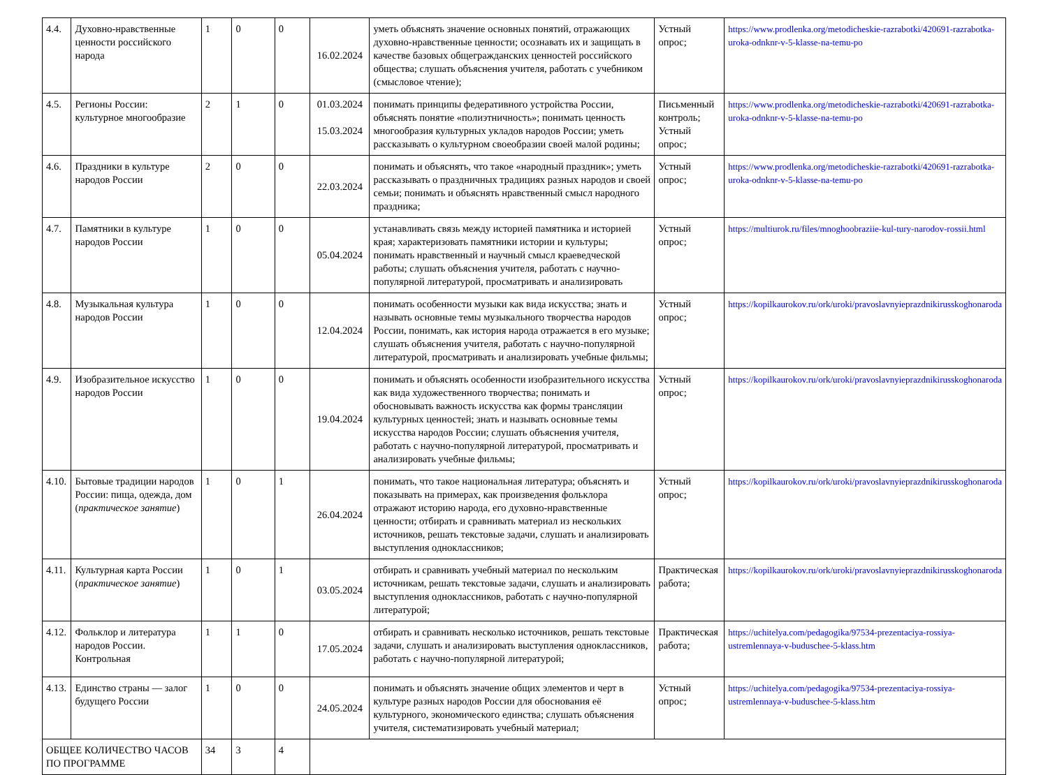| 4.4. | Духовно-нравственные ценности российского народа | 1 | 0 | 0 | 16.02.2024 | уметь объяснять значение основных понятий, отражающих духовно-нравственные ценности; осознавать их и защищать в качестве базовых общегражданских ценностей российского общества; слушать объяснения учителя, работать с учебником (смысловое чтение); | Устный опрос; | https://www.prodlenka.org/metodicheskie-razrabotki/420691-razrabotka-uroka-odnknr-v-5-klasse-na-temu-po |
| 4.5. | Регионы России: культурное многообразие | 2 | 1 | 0 | 01.03.2024 15.03.2024 | понимать принципы федеративного устройства России, объяснять понятие «полиэтничность»; понимать ценность многообразия культурных укладов народов России; уметь рассказывать о культурном своеобразии своей малой родины; | Письменный контроль; Устный опрос; | https://www.prodlenka.org/metodicheskie-razrabotki/420691-razrabotka-uroka-odnknr-v-5-klasse-na-temu-po |
| 4.6. | Праздники в культуре народов России | 2 | 0 | 0 | 22.03.2024 | понимать и объяснять, что такое «народный праздник»; уметь рассказывать о праздничных традициях разных народов и своей семьи; понимать и объяснять нравственный смысл народного праздника; | Устный опрос; | https://www.prodlenka.org/metodicheskie-razrabotki/420691-razrabotka-uroka-odnknr-v-5-klasse-na-temu-po |
| 4.7. | Памятники в культуре народов России | 1 | 0 | 0 | 05.04.2024 | устанавливать связь между историей памятника и историей края; характеризовать памятники истории и культуры; понимать нравственный и научный смысл краеведческой работы; слушать объяснения учителя, работать с научно-популярной литературой, просматривать и анализировать | Устный опрос; | https://multiurok.ru/files/mnoghoobraziie-kul-tury-narodov-rossii.html |
| 4.8. | Музыкальная культура народов России | 1 | 0 | 0 | 12.04.2024 | понимать особенности музыки как вида искусства; знать и называть основные темы музыкального творчества народов России, понимать, как история народа отражается в его музыке; слушать объяснения учителя, работать с научно-популярной литературой, просматривать и анализировать учебные фильмы; | Устный опрос; | https://kopilkaurokov.ru/ork/uroki/pravoslavnyieprazdnikirusskoghonaroda |
| 4.9. | Изобразительное искусство народов России | 1 | 0 | 0 | 19.04.2024 | понимать и объяснять особенности изобразительного искусства как вида художественного творчества; понимать и обосновывать важность искусства как формы трансляции культурных ценностей; знать и называть основные темы искусства народов России; слушать объяснения учителя, работать с научно-популярной литературой, просматривать и анализировать учебные фильмы; | Устный опрос; | https://kopilkaurokov.ru/ork/uroki/pravoslavnyieprazdnikirusskoghonaroda |
| 4.10. | Бытовые традиции народов России: пища, одежда, дом ( практическое занятие ) | 1 | 0 | 1 | 26.04.2024 | понимать, что такое национальная литература; объяснять и показывать на примерах, как произведения фольклора отражают историю народа, его духовно-нравственные ценности; отбирать и сравнивать материал из нескольких источников, решать текстовые задачи, слушать и анализировать выступления одноклассников; | Устный опрос; | https://kopilkaurokov.ru/ork/uroki/pravoslavnyieprazdnikirusskoghonaroda |
| 4.11. | Культурная карта России ( практическое занятие ) | 1 | 0 | 1 | 03.05.2024 | отбирать и сравнивать учебный материал по нескольким источникам, решать текстовые задачи, слушать и анализировать выступления одноклассников, работать с научно-популярной литературой; | Практическая работа; | https://kopilkaurokov.ru/ork/uroki/pravoslavnyieprazdnikirusskoghonaroda |
| 4.12. | Фольклор и литература народов России. Контрольная | 1 | 1 | 0 | 17.05.2024 | отбирать и сравнивать несколько источников, решать текстовые задачи, слушать и анализировать выступления одноклассников, работать с научно-популярной литературой; | Практическая работа; | https://uchitelya.com/pedagogika/97534-prezentaciya-rossiya-ustremlennaya-v-buduschee-5-klass.htm |
| 4.13. | Единство страны — залог будущего России | 1 | 0 | 0 | 24.05.2024 | понимать и объяснять значение общих элементов и черт в культуре разных народов России для обоснования её культурного, экономического единства; слушать объяснения учителя, систематизировать учебный материал; | Устный опрос; | https://uchitelya.com/pedagogika/97534-prezentaciya-rossiya-ustremlennaya-v-buduschee-5-klass.htm |
| ОБЩЕЕ КОЛИЧЕСТВО ЧАСОВ ПО ПРОГРАММЕ | | 34 | 3 | 4 | | | | |